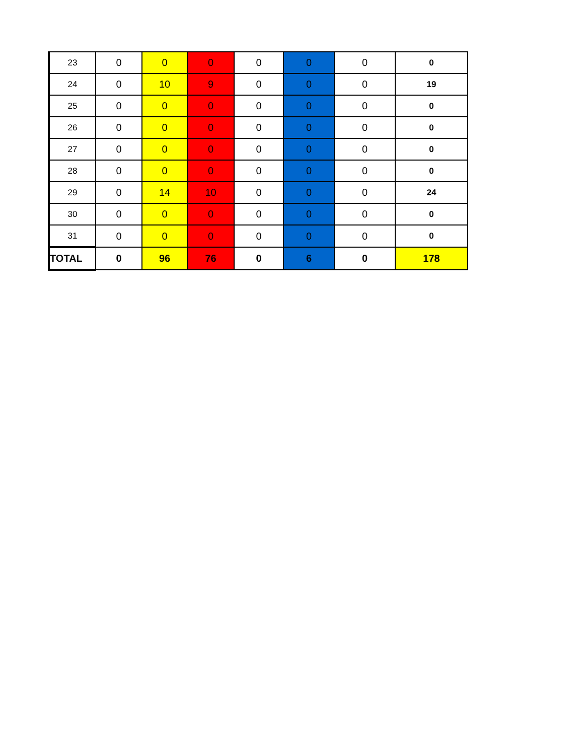| 23 | 0 | 0 | 0 | 0 | 0 | 0 | 0 |
| 24 | 0 | 10 | 9 | 0 | 0 | 0 | 19 |
| 25 | 0 | 0 | 0 | 0 | 0 | 0 | 0 |
| 26 | 0 | 0 | 0 | 0 | 0 | 0 | 0 |
| 27 | 0 | 0 | 0 | 0 | 0 | 0 | 0 |
| 28 | 0 | 0 | 0 | 0 | 0 | 0 | 0 |
| 29 | 0 | 14 | 10 | 0 | 0 | 0 | 24 |
| 30 | 0 | 0 | 0 | 0 | 0 | 0 | 0 |
| 31 | 0 | 0 | 0 | 0 | 0 | 0 | 0 |
| TOTAL | 0 | 96 | 76 | 0 | 6 | 0 | 178 |